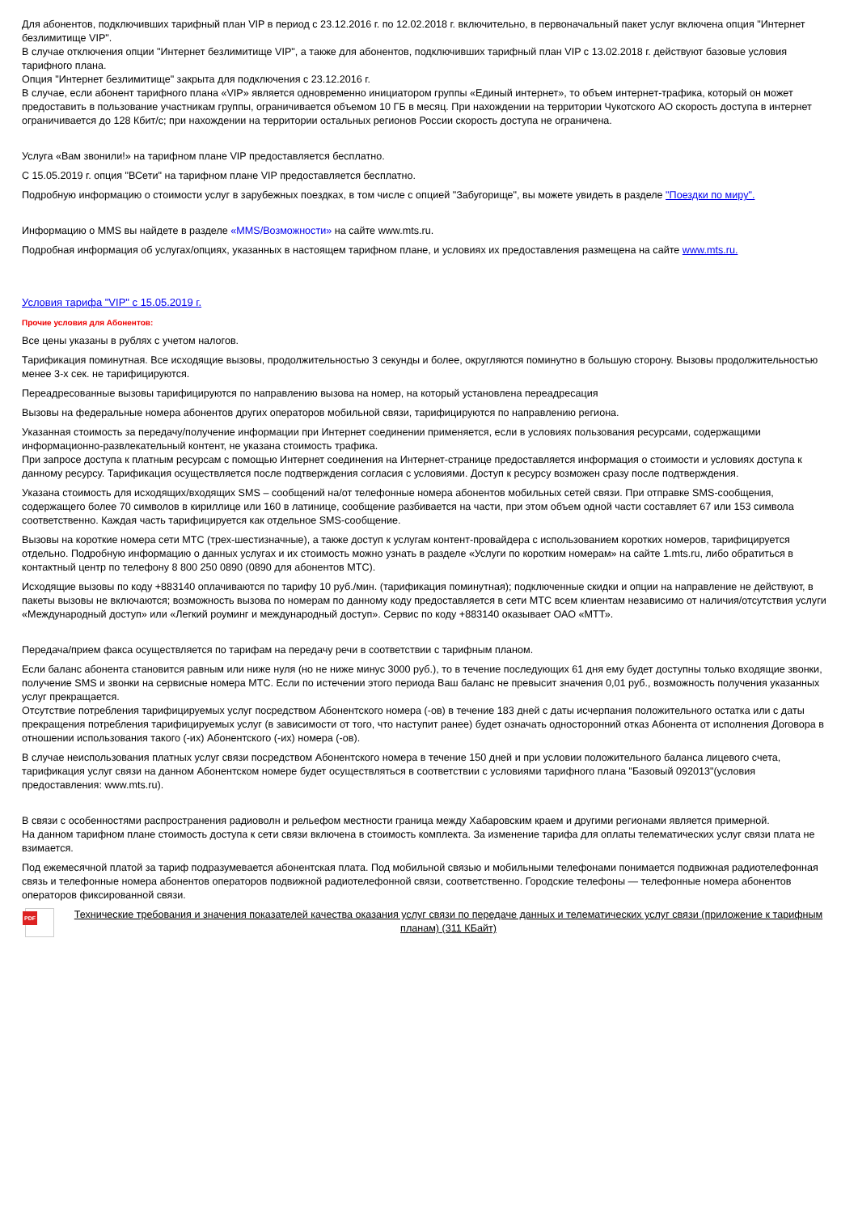Для абонентов, подключивших тарифный план VIP в период с 23.12.2016 г. по 12.02.2018 г. включительно, в первоначальный пакет услуг включена опция "Интернет безлимитище VIP".
В случае отключения опции "Интернет безлимитище VIP", а также для абонентов, подключивших тарифный план VIP с 13.02.2018 г. действуют базовые условия тарифного плана.
Опция "Интернет безлимитище" закрыта для подключения с 23.12.2016 г.
В случае, если абонент тарифного плана «VIP» является одновременно инициатором группы «Единый интернет», то объем интернет-трафика, который он может предоставить в пользование участникам группы, ограничивается объемом 10 ГБ в месяц. При нахождении на территории Чукотского АО скорость доступа в интернет ограничивается до 128 Кбит/с; при нахождении на территории остальных регионов России скорость доступа не ограничена.
Услуга «Вам звонили!» на тарифном плане VIP предоставляется бесплатно.
С 15.05.2019 г. опция "ВСети" на тарифном плане VIP предоставляется бесплатно.
Подробную информацию о стоимости услуг в зарубежных поездках, в том числе с опцией "Забугорище", вы можете увидеть в разделе "Поездки по миру".
Информацию о MMS вы найдете в разделе «MMS/Возможности» на сайте www.mts.ru.
Подробная информация об услугах/опциях, указанных в настоящем тарифном плане, и условиях их предоставления размещена на сайте www.mts.ru.
Условия тарифа "VIP" с 15.05.2019 г.
Прочие условия для Абонентов:
Все цены указаны в рублях с учетом налогов.
Тарификация поминутная. Все исходящие вызовы, продолжительностью 3 секунды и более, округляются поминутно в большую сторону. Вызовы продолжительностью менее 3-х сек. не тарифицируются.
Переадресованные вызовы тарифицируются по направлению вызова на номер, на который установлена переадресация
Вызовы на федеральные номера абонентов других операторов мобильной связи, тарифицируются по направлению региона.
Указанная стоимость за передачу/получение информации при Интернет соединении применяется, если в условиях пользования ресурсами, содержащими информационно-развлекательный контент, не указана стоимость трафика.
При запросе доступа к платным ресурсам с помощью Интернет соединения на Интернет-странице предоставляется информация о стоимости и условиях доступа к данному ресурсу. Тарификация осуществляется после подтверждения согласия с условиями. Доступ к ресурсу возможен сразу после подтверждения.
Указана стоимость для исходящих/входящих SMS – сообщений на/от телефонные номера абонентов мобильных сетей связи. При отправке SMS-сообщения, содержащего более 70 символов в кириллице или 160 в латинице, сообщение разбивается на части, при этом объем одной части составляет 67 или 153 символа соответственно. Каждая часть тарифицируется как отдельное SMS-сообщение.
Вызовы на короткие номера сети МТС (трех-шестизначные), а также доступ к услугам контент-провайдера с использованием коротких номеров, тарифицируется отдельно. Подробную информацию о данных услугах и их стоимость можно узнать в разделе «Услуги по коротким номерам» на сайте 1.mts.ru, либо обратиться в контактный центр по телефону 8 800 250 0890 (0890 для абонентов МТС).
Исходящие вызовы по коду +883140 оплачиваются по тарифу 10 руб./мин. (тарификация поминутная); подключенные скидки и опции на направление не действуют, в пакеты вызовы не включаются; возможность вызова по номерам по данному коду предоставляется в сети МТС всем клиентам независимо от наличия/отсутствия услуги «Международный доступ» или «Легкий роуминг и международный доступ». Сервис по коду +883140 оказывает ОАО «МТТ».
Передача/прием факса осуществляется по тарифам на передачу речи в соответствии с тарифным планом.
Если баланс абонента становится равным или ниже нуля (но не ниже минус 3000 руб.), то в течение последующих 61 дня ему будет доступны только входящие звонки, получение SMS и звонки на сервисные номера МТС. Если по истечении этого периода Ваш баланс не превысит значения 0,01 руб., возможность получения указанных услуг прекращается.
Отсутствие потребления тарифицируемых услуг посредством Абонентского номера (-ов) в течение 183 дней с даты исчерпания положительного остатка или с даты прекращения потребления тарифицируемых услуг (в зависимости от того, что наступит ранее) будет означать односторонний отказ Абонента от исполнения Договора в отношении использования такого (-их) Абонентского (-их) номера (-ов).
В случае неиспользования платных услуг связи посредством Абонентского номера в течение 150 дней и при условии положительного баланса лицевого счета, тарификация услуг связи на данном Абонентском номере будет осуществляться в соответствии с условиями тарифного плана "Базовый 092013"(условия предоставления: www.mts.ru).
В связи с особенностями распространения радиоволн и рельефом местности граница между Хабаровским краем и другими регионами является примерной.
На данном тарифном плане стоимость доступа к сети связи включена в стоимость комплекта. За изменение тарифа для оплаты телематических услуг связи плата не взимается.
Под ежемесячной платой за тариф подразумевается абонентская плата. Под мобильной связью и мобильными телефонами понимается подвижная радиотелефонная связь и телефонные номера абонентов операторов подвижной радиотелефонной связи, соответственно. Городские телефоны — телефонные номера абонентов операторов фиксированной связи.
PDF
Технические требования и значения показателей качества оказания услуг связи по передаче данных и телематических услуг связи (приложение к тарифным планам) (311 КБайт)